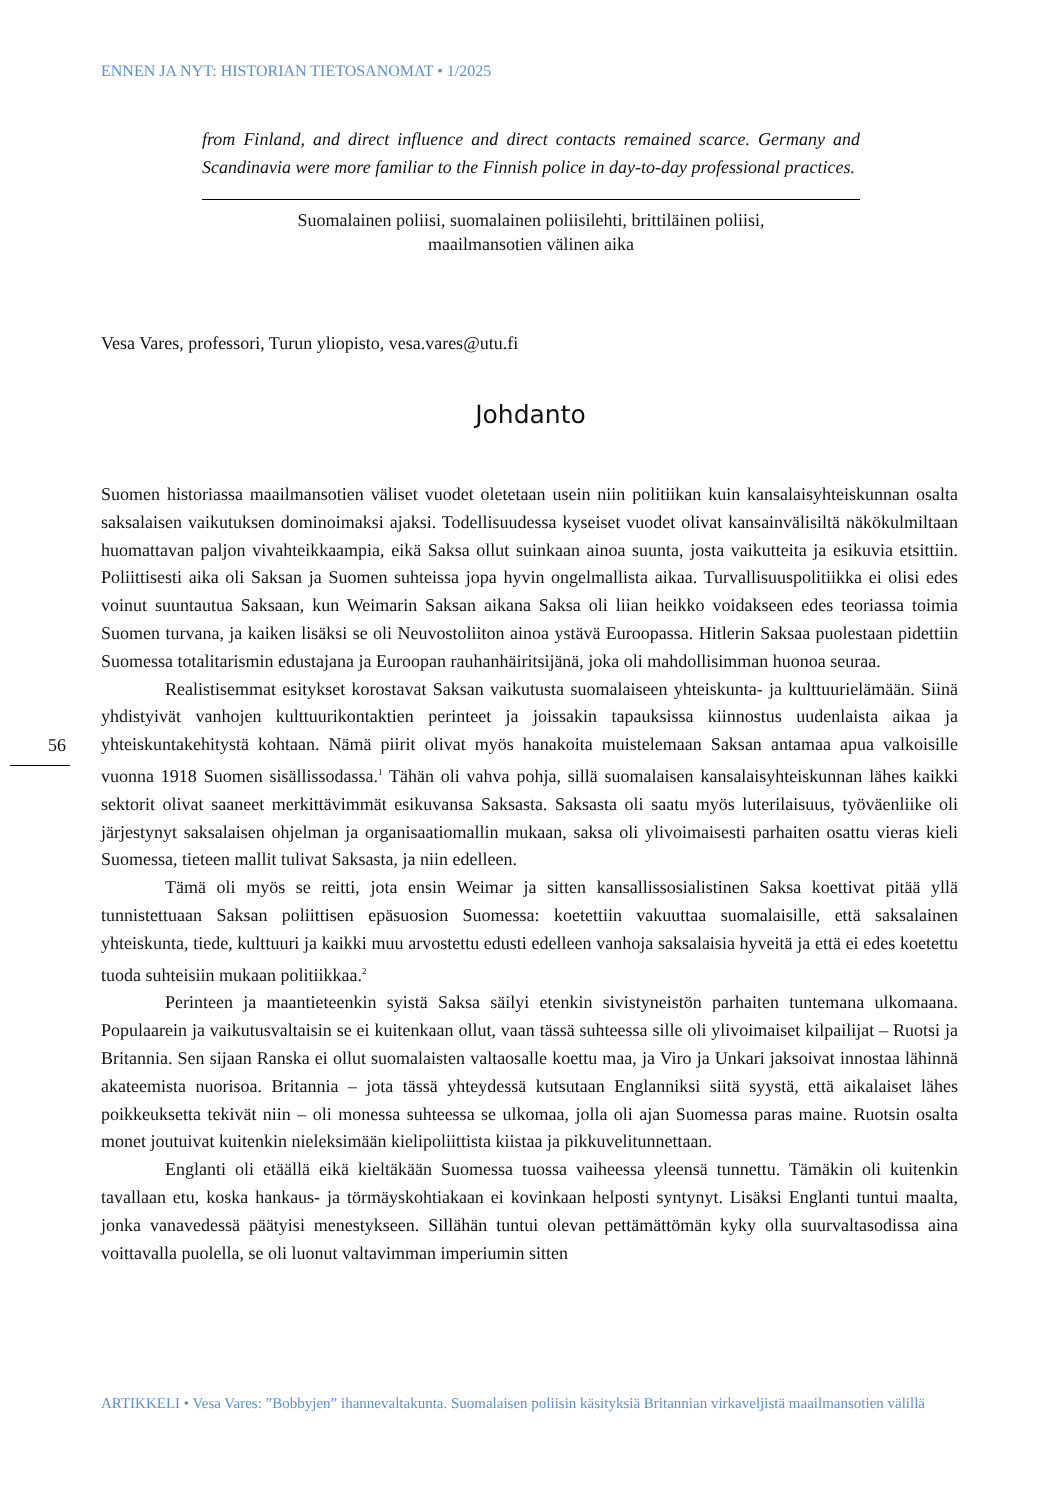ENNEN JA NYT: HISTORIAN TIETOSANOMAT • 1/2025
from Finland, and direct influence and direct contacts remained scarce. Germany and Scandinavia were more familiar to the Finnish police in day-to-day professional practices.
Suomalainen poliisi, suomalainen poliisilehti, brittiläinen poliisi,
maailmansotien välinen aika
Vesa Vares, professori, Turun yliopisto, vesa.vares@utu.fi
Johdanto
56
Suomen historiassa maailmansotien väliset vuodet oletetaan usein niin politiikan kuin kansalaisyhteiskunnan osalta saksalaisen vaikutuksen dominoimaksi ajaksi. Todellisuudessa kyseiset vuodet olivat kansainvälisiltä näkökulmiltaan huomattavan paljon vivahteikkaampia, eikä Saksa ollut suinkaan ainoa suunta, josta vaikutteita ja esikuvia etsittiin. Poliittisesti aika oli Saksan ja Suomen suhteissa jopa hyvin ongelmallista aikaa. Turvallisuuspolitiikka ei olisi edes voinut suuntautua Saksaan, kun Weimarin Saksan aikana Saksa oli liian heikko voidakseen edes teoriassa toimia Suomen turvana, ja kaiken lisäksi se oli Neuvostoliiton ainoa ystävä Euroopassa. Hitlerin Saksaa puolestaan pidettiin Suomessa totalitarismin edustajana ja Euroopan rauhanhäiritsijänä, joka oli mahdollisimman huonoa seuraa.
Realistisemmat esitykset korostavat Saksan vaikutusta suomalaiseen yhteiskunta- ja kulttuurielämään. Siinä yhdistyivät vanhojen kulttuurikontaktien perinteet ja joissakin tapauksissa kiinnostus uudenlaista aikaa ja yhteiskuntakehitystä kohtaan. Nämä piirit olivat myös hanakoita muistelemaan Saksan antamaa apua valkoisille vuonna 1918 Suomen sisällissodassa.<sup>1</sup> Tähän oli vahva pohja, sillä suomalaisen kansalaisyhteiskunnan lähes kaikki sektorit olivat saaneet merkittävimmät esikuvansa Saksasta. Saksasta oli saatu myös luterilaisuus, työväenliike oli järjestynyt saksalaisen ohjelman ja organisaatiomallin mukaan, saksa oli ylivoimaisesti parhaiten osattu vieras kieli Suomessa, tieteen mallit tulivat Saksasta, ja niin edelleen.
Tämä oli myös se reitti, jota ensin Weimar ja sitten kansallissosialistinen Saksa koettivat pitää yllä tunnistettuaan Saksan poliittisen epäsuosion Suomessa: koetettiin vakuuttaa suomalaisille, että saksalainen yhteiskunta, tiede, kulttuuri ja kaikki muu arvostettu edusti edelleen vanhoja saksalaisia hyveitä ja että ei edes koetettu tuoda suhteisiin mukaan politiikkaa.<sup>2</sup>
Perinteen ja maantieteenkin syistä Saksa säilyi etenkin sivistyneistön parhaiten tuntemana ulkomaana. Populaarein ja vaikutusvaltaisin se ei kuitenkaan ollut, vaan tässä suhteessa sille oli ylivoimaiset kilpailijat – Ruotsi ja Britannia. Sen sijaan Ranska ei ollut suomalaisten valtaosalle koettu maa, ja Viro ja Unkari jaksoivat innostaa lähinnä akateemista nuorisoa. Britannia – jota tässä yhteydessä kutsutaan Englanniksi siitä syystä, että aikalaiset lähes poikkeuksetta tekivät niin – oli monessa suhteessa se ulkomaa, jolla oli ajan Suomessa paras maine. Ruotsin osalta monet joutuivat kuitenkin nieleksimään kielipoliittista kiistaa ja pikkuvelitunnettaan.
Englanti oli etäällä eikä kieltäkään Suomessa tuossa vaiheessa yleensä tunnettu. Tämäkin oli kuitenkin tavallaan etu, koska hankaus- ja törmäyskohtiakaan ei kovinkaan helposti syntynyt. Lisäksi Englanti tuntui maalta, jonka vanavedessä päätyisi menestykseen. Sillähän tuntui olevan pettämättömän kyky olla suurvaltasodissa aina voittavalla puolella, se oli luonut valtavimman imperiumin sitten
ARTIKKELI • Vesa Vares: ”Bobbyjen” ihannevaltakunta. Suomalaisen poliisin käsityksiä Britannian virkaveljistä maailmansotien välillä